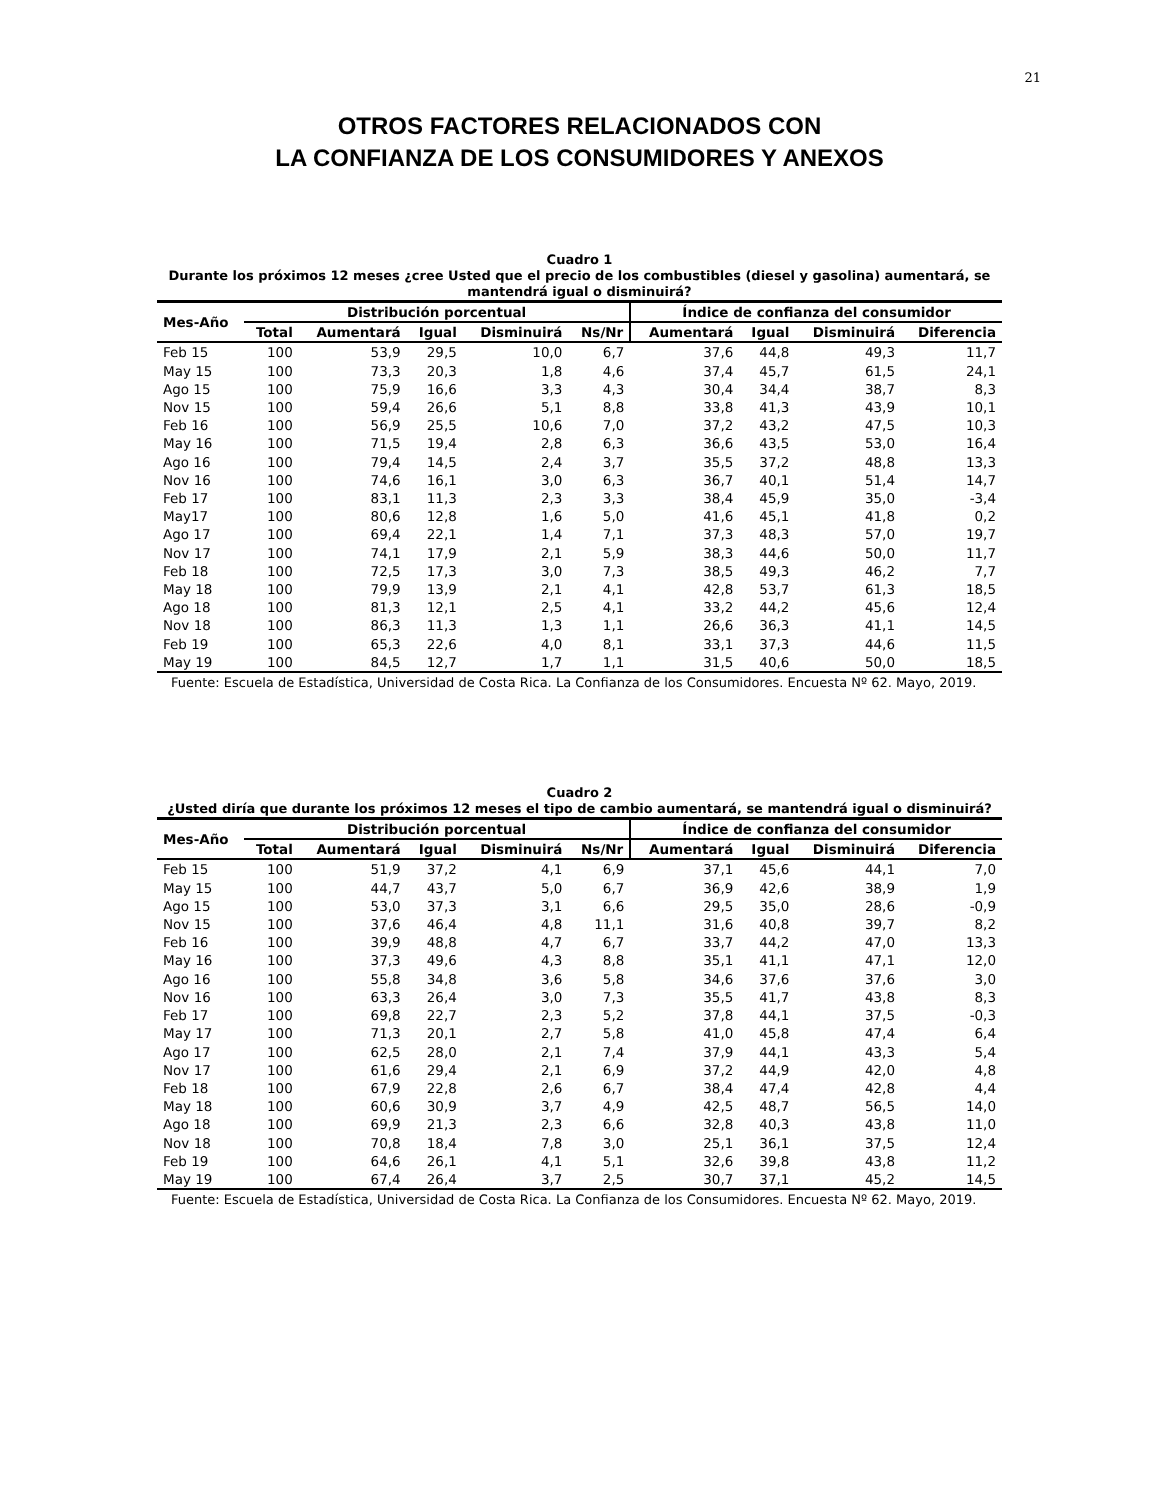21
OTROS FACTORES RELACIONADOS CON
LA CONFIANZA DE LOS CONSUMIDORES Y ANEXOS
Cuadro 1
Durante los próximos 12 meses ¿cree Usted que el precio de los combustibles (diesel y gasolina) aumentará, se mantendrá igual o disminuirá?
| Mes-Año | Distribución porcentual | | | | | Índice de confianza del consumidor | | | |
| --- | --- | --- | --- | --- | --- | --- | --- | --- | --- |
| | Total | Aumentará | Igual | Disminuirá | Ns/Nr | Aumentará | Igual | Disminuirá | Diferencia |
| Feb 15 | 100 | 53,9 | 29,5 | 10,0 | 6,7 | 37,6 | 44,8 | 49,3 | 11,7 |
| May 15 | 100 | 73,3 | 20,3 | 1,8 | 4,6 | 37,4 | 45,7 | 61,5 | 24,1 |
| Ago 15 | 100 | 75,9 | 16,6 | 3,3 | 4,3 | 30,4 | 34,4 | 38,7 | 8,3 |
| Nov 15 | 100 | 59,4 | 26,6 | 5,1 | 8,8 | 33,8 | 41,3 | 43,9 | 10,1 |
| Feb 16 | 100 | 56,9 | 25,5 | 10,6 | 7,0 | 37,2 | 43,2 | 47,5 | 10,3 |
| May 16 | 100 | 71,5 | 19,4 | 2,8 | 6,3 | 36,6 | 43,5 | 53,0 | 16,4 |
| Ago 16 | 100 | 79,4 | 14,5 | 2,4 | 3,7 | 35,5 | 37,2 | 48,8 | 13,3 |
| Nov 16 | 100 | 74,6 | 16,1 | 3,0 | 6,3 | 36,7 | 40,1 | 51,4 | 14,7 |
| Feb 17 | 100 | 83,1 | 11,3 | 2,3 | 3,3 | 38,4 | 45,9 | 35,0 | -3,4 |
| May17 | 100 | 80,6 | 12,8 | 1,6 | 5,0 | 41,6 | 45,1 | 41,8 | 0,2 |
| Ago 17 | 100 | 69,4 | 22,1 | 1,4 | 7,1 | 37,3 | 48,3 | 57,0 | 19,7 |
| Nov 17 | 100 | 74,1 | 17,9 | 2,1 | 5,9 | 38,3 | 44,6 | 50,0 | 11,7 |
| Feb 18 | 100 | 72,5 | 17,3 | 3,0 | 7,3 | 38,5 | 49,3 | 46,2 | 7,7 |
| May 18 | 100 | 79,9 | 13,9 | 2,1 | 4,1 | 42,8 | 53,7 | 61,3 | 18,5 |
| Ago 18 | 100 | 81,3 | 12,1 | 2,5 | 4,1 | 33,2 | 44,2 | 45,6 | 12,4 |
| Nov 18 | 100 | 86,3 | 11,3 | 1,3 | 1,1 | 26,6 | 36,3 | 41,1 | 14,5 |
| Feb 19 | 100 | 65,3 | 22,6 | 4,0 | 8,1 | 33,1 | 37,3 | 44,6 | 11,5 |
| May 19 | 100 | 84,5 | 12,7 | 1,7 | 1,1 | 31,5 | 40,6 | 50,0 | 18,5 |
Fuente: Escuela de Estadística, Universidad de Costa Rica. La Confianza de los Consumidores. Encuesta Nº 62. Mayo, 2019.
Cuadro 2
¿Usted diría que durante los próximos 12 meses el tipo de cambio aumentará, se mantendrá igual o disminuirá?
| Mes-Año | Distribución porcentual | | | | | Índice de confianza del consumidor | | | |
| --- | --- | --- | --- | --- | --- | --- | --- | --- | --- |
| | Total | Aumentará | Igual | Disminuirá | Ns/Nr | Aumentará | Igual | Disminuirá | Diferencia |
| Feb 15 | 100 | 51,9 | 37,2 | 4,1 | 6,9 | 37,1 | 45,6 | 44,1 | 7,0 |
| May 15 | 100 | 44,7 | 43,7 | 5,0 | 6,7 | 36,9 | 42,6 | 38,9 | 1,9 |
| Ago 15 | 100 | 53,0 | 37,3 | 3,1 | 6,6 | 29,5 | 35,0 | 28,6 | -0,9 |
| Nov 15 | 100 | 37,6 | 46,4 | 4,8 | 11,1 | 31,6 | 40,8 | 39,7 | 8,2 |
| Feb 16 | 100 | 39,9 | 48,8 | 4,7 | 6,7 | 33,7 | 44,2 | 47,0 | 13,3 |
| May 16 | 100 | 37,3 | 49,6 | 4,3 | 8,8 | 35,1 | 41,1 | 47,1 | 12,0 |
| Ago 16 | 100 | 55,8 | 34,8 | 3,6 | 5,8 | 34,6 | 37,6 | 37,6 | 3,0 |
| Nov 16 | 100 | 63,3 | 26,4 | 3,0 | 7,3 | 35,5 | 41,7 | 43,8 | 8,3 |
| Feb 17 | 100 | 69,8 | 22,7 | 2,3 | 5,2 | 37,8 | 44,1 | 37,5 | -0,3 |
| May 17 | 100 | 71,3 | 20,1 | 2,7 | 5,8 | 41,0 | 45,8 | 47,4 | 6,4 |
| Ago 17 | 100 | 62,5 | 28,0 | 2,1 | 7,4 | 37,9 | 44,1 | 43,3 | 5,4 |
| Nov 17 | 100 | 61,6 | 29,4 | 2,1 | 6,9 | 37,2 | 44,9 | 42,0 | 4,8 |
| Feb 18 | 100 | 67,9 | 22,8 | 2,6 | 6,7 | 38,4 | 47,4 | 42,8 | 4,4 |
| May 18 | 100 | 60,6 | 30,9 | 3,7 | 4,9 | 42,5 | 48,7 | 56,5 | 14,0 |
| Ago 18 | 100 | 69,9 | 21,3 | 2,3 | 6,6 | 32,8 | 40,3 | 43,8 | 11,0 |
| Nov 18 | 100 | 70,8 | 18,4 | 7,8 | 3,0 | 25,1 | 36,1 | 37,5 | 12,4 |
| Feb 19 | 100 | 64,6 | 26,1 | 4,1 | 5,1 | 32,6 | 39,8 | 43,8 | 11,2 |
| May 19 | 100 | 67,4 | 26,4 | 3,7 | 2,5 | 30,7 | 37,1 | 45,2 | 14,5 |
Fuente: Escuela de Estadística, Universidad de Costa Rica. La Confianza de los Consumidores. Encuesta Nº 62. Mayo, 2019.